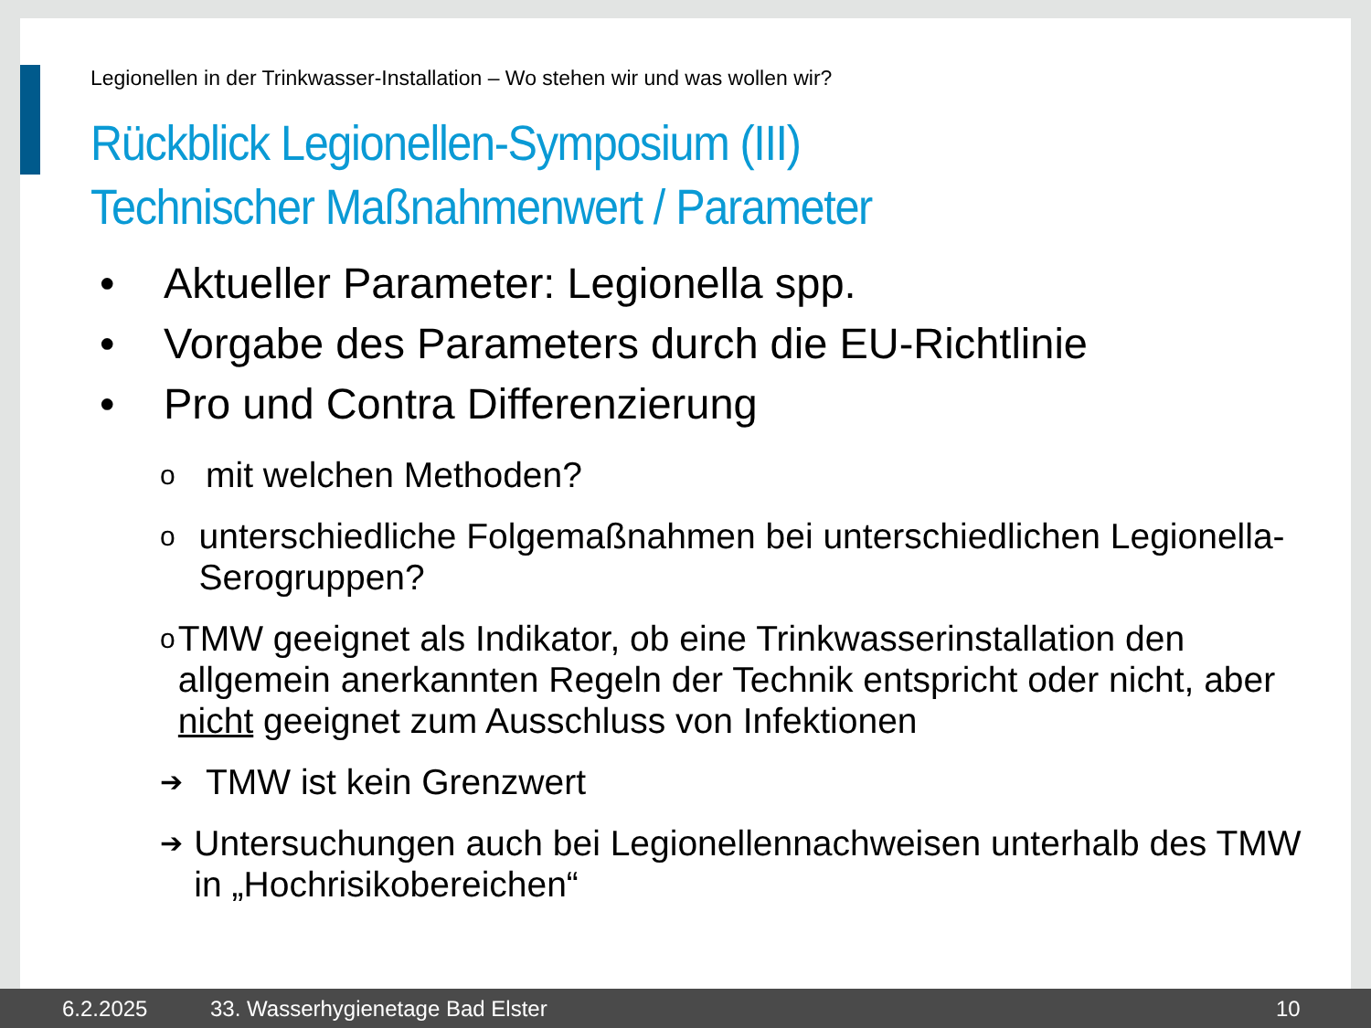Legionellen in der Trinkwasser-Installation – Wo stehen wir und was wollen wir?
Rückblick Legionellen-Symposium (III)
Technischer Maßnahmenwert / Parameter
• Aktueller Parameter: Legionella spp.
• Vorgabe des Parameters durch die EU-Richtlinie
• Pro und Contra Differenzierung
omit welchen Methoden?
ounterschiedliche Folgemaßnahmen bei unterschiedlichen Legionella-Serogruppen?
o TMW geeignet als Indikator, ob eine Trinkwasserinstallation den allgemein anerkannten Regeln der Technik entspricht oder nicht, aber nicht geeignet zum Ausschluss von Infektionen
➔ TMW ist kein Grenzwert
➔ Untersuchungen auch bei Legionellennachweisen unterhalb des TMW in „Hochrisikobereichen“
6.2.2025 33. Wasserhygienetage Bad Elster 10